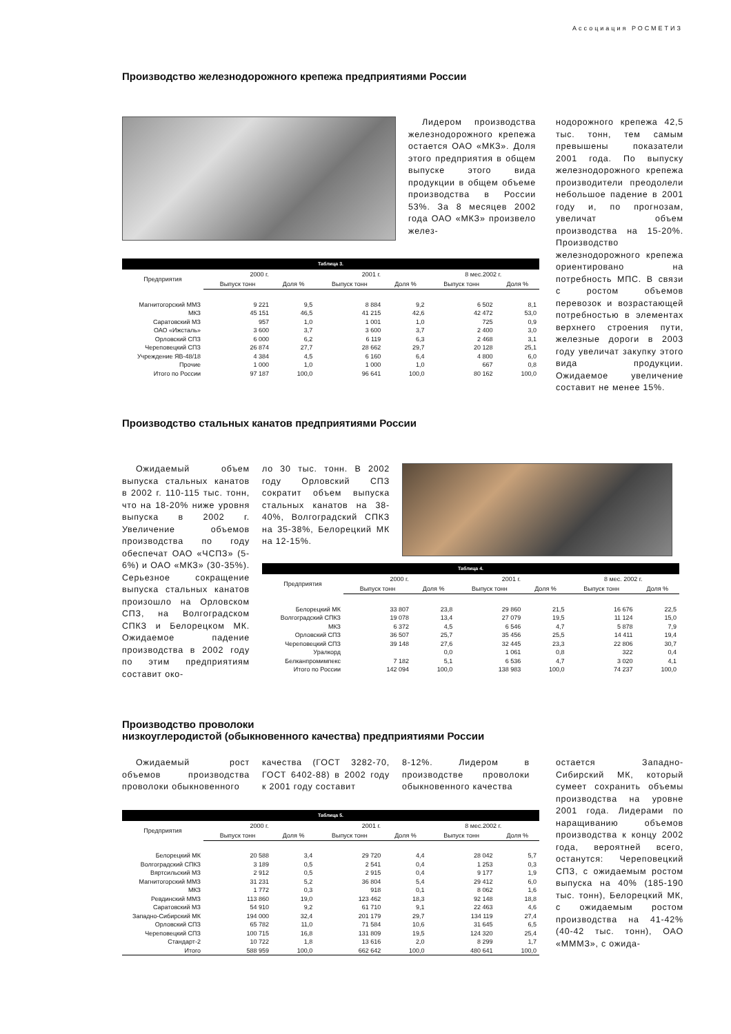Ассоциация РОСМЕТИЗ
Производство железнодорожного крепежа предприятиями России
Лидером производства железнодорожного крепежа остается ОАО «МКЗ». Доля этого предприятия в общем выпуске этого вида продукции в общем объеме производства в России 53%. За 8 месяцев 2002 года ОАО «МКЗ» произвело желез-
Таблица 3.
| Предприятия | 2000 г. | | 2001 г. | | 8 мес.2002 г. | |
| --- | --- | --- | --- | --- | --- | --- |
| | Выпуск тонн | Доля % | Выпуск тонн | Доля % | Выпуск тонн | Доля % |
| Магнитогорский ММЗ | 9 221 | 9,5 | 8 884 | 9,2 | 6 502 | 8,1 |
| МКЗ | 45 151 | 46,5 | 41 215 | 42,6 | 42 472 | 53,0 |
| Саратовский МЗ | 957 | 1,0 | 1 001 | 1,0 | 725 | 0,9 |
| ОАО «Ижсталь» | 3 600 | 3,7 | 3 600 | 3,7 | 2 400 | 3,0 |
| Орловский СПЗ | 6 000 | 6,2 | 6 119 | 6,3 | 2 468 | 3,1 |
| Череповецкий СПЗ | 26 874 | 27,7 | 28 662 | 29,7 | 20 128 | 25,1 |
| Учреждение ЯВ-48/18 | 4 384 | 4,5 | 6 160 | 6,4 | 4 800 | 6,0 |
| Прочие | 1 000 | 1,0 | 1 000 | 1,0 | 667 | 0,8 |
| Итого по России | 97 187 | 100,0 | 96 641 | 100,0 | 80 162 | 100,0 |
нодорожного крепежа 42,5 тыс. тонн, тем самым превышены показатели 2001 года. По выпуску железнодорожного крепежа производители преодолели небольшое падение в 2001 году и, по прогнозам, увеличат объем производства на 15-20%. Производство железнодорожного крепежа ориентировано на потребность МПС. В связи с ростом объемов перевозок и возрастающей потребностью в элементах верхнего строения пути, железные дороги в 2003 году увеличат закупку этого вида продукции. Ожидаемое увеличение составит не менее 15%.
Производство стальных канатов предприятиями России
Ожидаемый объем выпуска стальных канатов в 2002 г. 110-115 тыс. тонн, что на 18-20% ниже уровня выпуска в 2002 г. Увеличение объемов производства по году обеспечат ОАО «ЧСПЗ» (5-6%) и ОАО «МКЗ» (30-35%). Серьезное сокращение выпуска стальных канатов произошло на Орловском СПЗ, на Волгоградском СПКЗ и Белорецком МК. Ожидаемое падение производства в 2002 году по этим предприятиям составит око-
ло 30 тыс. тонн. В 2002 году Орловский СПЗ сократит объем выпуска стальных канатов на 38-40%, Волгоградский СПКЗ на 35-38%, Белорецкий МК на 12-15%.
Таблица 4.
| Предприятия | 2000 г. | | 2001 г. | | 8 мес. 2002 г. | |
| --- | --- | --- | --- | --- | --- | --- |
| | Выпуск тонн | Доля % | Выпуск тонн | Доля % | Выпуск тонн | Доля % |
| Белорецкий МК | 33 807 | 23,8 | 29 860 | 21,5 | 16 676 | 22,5 |
| Волгоградский СПКЗ | 19 078 | 13,4 | 27 079 | 19,5 | 11 124 | 15,0 |
| МКЗ | 6 372 | 4,5 | 6 546 | 4,7 | 5 878 | 7,9 |
| Орловский СПЗ | 36 507 | 25,7 | 35 456 | 25,5 | 14 411 | 19,4 |
| Череповецкий СПЗ | 39 148 | 27,6 | 32 445 | 23,3 | 22 806 | 30,7 |
| Уралкорд | | 0,0 | 1 061 | 0,8 | 322 | 0,4 |
| Белканпромимпекс | 7 182 | 5,1 | 6 536 | 4,7 | 3 020 | 4,1 |
| Итого по России | 142 094 | 100,0 | 138 983 | 100,0 | 74 237 | 100,0 |
Производство проволоки
низкоуглеродистой (обыкновенного качества) предприятиями России
Ожидаемый рост объемов производства проволоки обыкновенного
качества (ГОСТ 3282-70, ГОСТ 6402-88) в 2002 году к 2001 году составит
8-12%. Лидером в производстве проволоки обыкновенного качества
Таблица 5.
| Предприятия | 2000 г. | | 2001 г. | | 8 мес.2002 г. | |
| --- | --- | --- | --- | --- | --- | --- |
| | Выпуск тонн | Доля % | Выпуск тонн | Доля % | Выпуск тонн | Доля % |
| Белорецкий МК | 20 588 | 3,4 | 29 720 | 4,4 | 28 042 | 5,7 |
| Волгоградский СПКЗ | 3 189 | 0,5 | 2 541 | 0,4 | 1 253 | 0,3 |
| Вяртсильский МЗ | 2 912 | 0,5 | 2 915 | 0,4 | 9 177 | 1,9 |
| Магнитогорский ММЗ | 31 231 | 5,2 | 36 804 | 5,4 | 29 412 | 6,0 |
| МКЗ | 1 772 | 0,3 | 918 | 0,1 | 8 062 | 1,6 |
| Ревдинский ММЗ | 113 860 | 19,0 | 123 462 | 18,3 | 92 148 | 18,8 |
| Саратовский МЗ | 54 910 | 9,2 | 61 710 | 9,1 | 22 463 | 4,6 |
| Западно-Сибирский МК | 194 000 | 32,4 | 201 179 | 29,7 | 134 119 | 27,4 |
| Орловский СПЗ | 65 782 | 11,0 | 71 584 | 10,6 | 31 645 | 6,5 |
| Череповецкий СПЗ | 100 715 | 16,8 | 131 809 | 19,5 | 124 320 | 25,4 |
| Стандарт-2 | 10 722 | 1,8 | 13 616 | 2,0 | 8 299 | 1,7 |
| Итого | 588 959 | 100,0 | 662 642 | 100,0 | 480 641 | 100,0 |
остается Западно-Сибирский МК, который сумеет сохранить объемы производства на уровне 2001 года. Лидерами по наращиванию объемов производства к концу 2002 года, вероятней всего, останутся: Череповецкий СПЗ, с ожидаемым ростом выпуска на 40% (185-190 тыс. тонн), Белорецкий МК, с ожидаемым ростом производства на 41-42% (40-42 тыс. тонн), ОАО «МММЗ», с ожида-